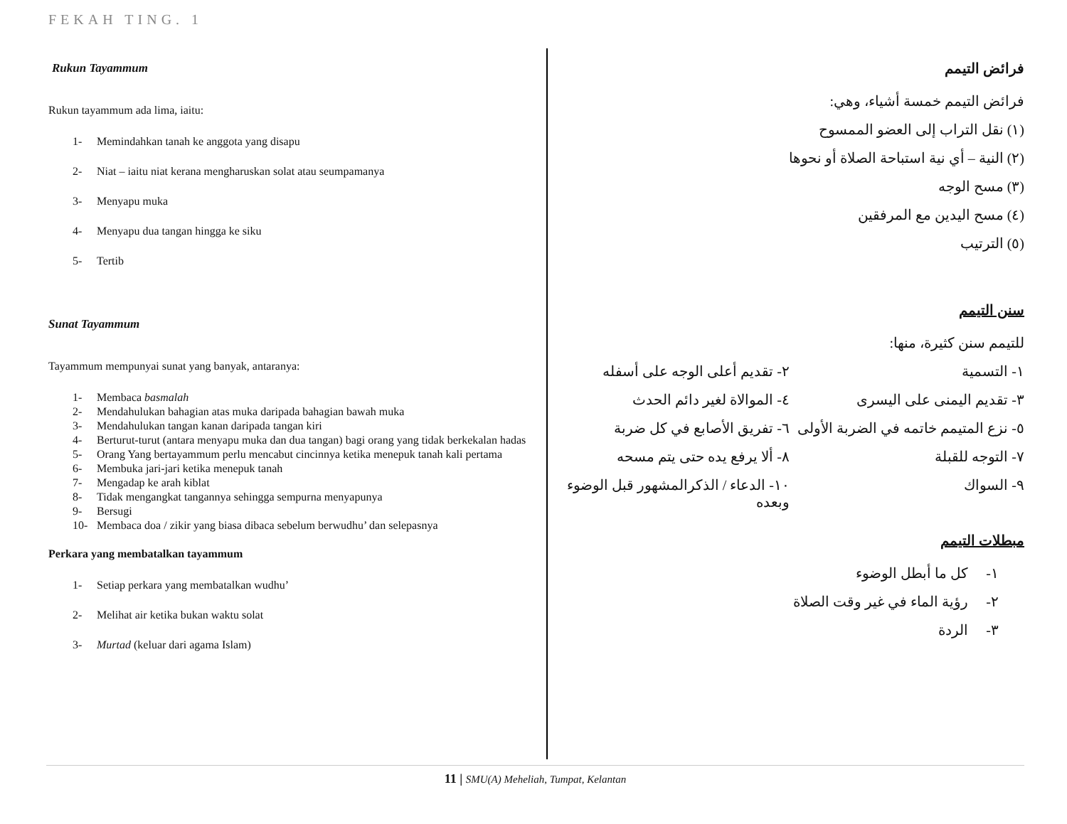FEKAH TING. 1
Rukun Tayammum
Rukun tayammum ada lima, iaitu:
1- Memindahkan tanah ke anggota yang disapu
2- Niat – iaitu niat kerana mengharuskan solat atau seumpamanya
3- Menyapu muka
4- Menyapu dua tangan hingga ke siku
5- Tertib
Sunat Tayammum
Tayammum mempunyai sunat yang banyak, antaranya:
1- Membaca basmalah
2- Mendahulukan bahagian atas muka daripada bahagian bawah muka
3- Mendahulukan tangan kanan daripada tangan kiri
4- Berturut-turut (antara menyapu muka dan dua tangan) bagi orang yang tidak berkekalan hadas
5- Orang Yang bertayammum perlu mencabut cincinnya ketika menepuk tanah kali pertama
6- Membuka jari-jari ketika menepuk tanah
7- Mengadap ke arah kiblat
8- Tidak mengangkat tangannya sehingga sempurna menyapunya
9- Bersugi
10- Membaca doa / zikir yang biasa dibaca sebelum berwudhu’ dan selepasnya
Perkara yang membatalkan tayammum
1- Setiap perkara yang membatalkan wudhu’
2- Melihat air ketika bukan waktu solat
3- Murtad (keluar dari agama Islam)
فرائض التيمم
فرائض التيمم خمسة أشياء، وهي:
(١) نقل التراب إلى العضو الممسوح
(٢) النية – أي نية استباحة الصلاة أو نحوها
(٣) مسح الوجه
(٤) مسح اليدين مع المرفقين
(٥) الترتيب
سنن التيمم
للتيمم سنن كثيرة، منها:
١- التسمية ٢- تقديم أعلى الوجه على أسفله
٣- تقديم اليمنى على اليسرى ٤- الموالاة لغير دائم الحدث
٥- نزع المتيمم خاتمه في الضربة الأولى
٦- تفريق الأصابع في كل ضربة
٧- التوجه للقبلة ٨- ألا يرفع يده حتى يتم مسحه
٩- السواك ١٠- الدعاء / الذكرالمشهور قبل الوضوء وبعده
مبطلات التيمم
١- كل ما أبطل الوضوء
٢- رؤية الماء في غير وقت الصلاة
٣- الردة
11 | SMU(A) Meheliah, Tumpat, Kelantan